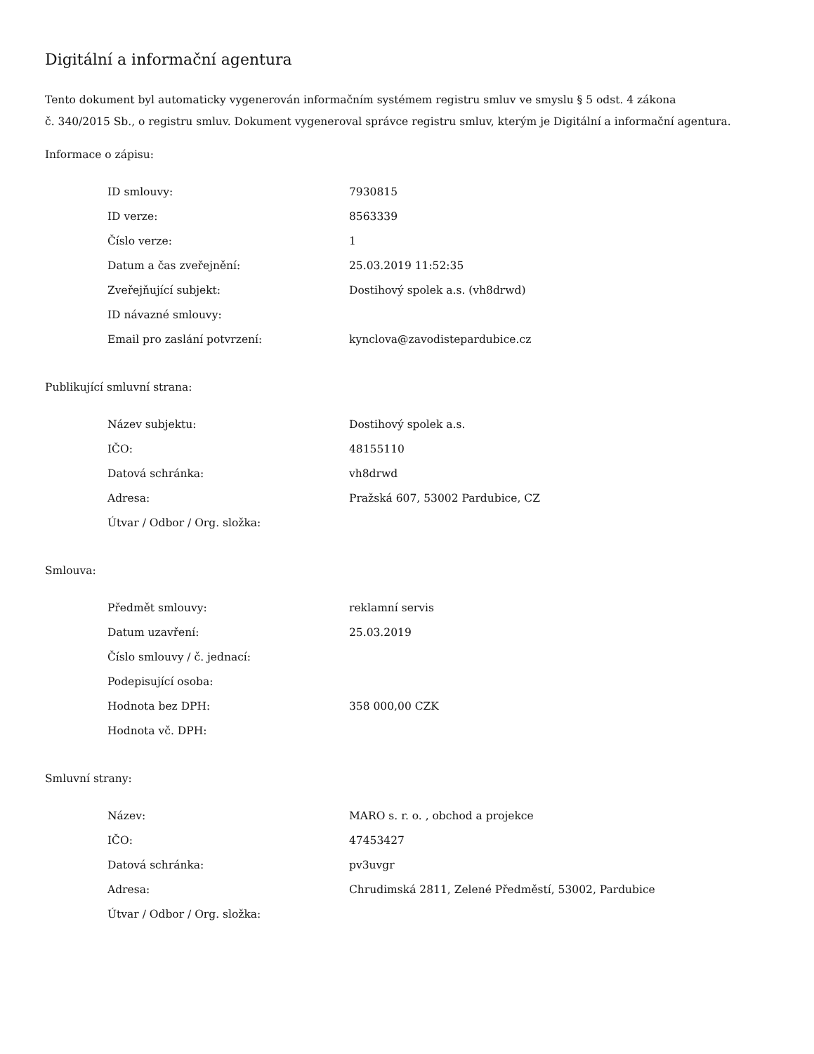Digitální a informační agentura
Tento dokument byl automaticky vygenerován informačním systémem registru smluv ve smyslu § 5 odst. 4 zákona
č. 340/2015 Sb., o registru smluv. Dokument vygeneroval správce registru smluv, kterým je Digitální a informační agentura.
Informace o zápisu:
| ID smlouvy: | 7930815 |
| ID verze: | 8563339 |
| Číslo verze: | 1 |
| Datum a čas zveřejnění: | 25.03.2019 11:52:35 |
| Zveřejňující subjekt: | Dostihový spolek a.s. (vh8drwd) |
| ID návazné smlouvy: | |
| Email pro zaslání potvrzení: | kynclova@zavodistepardubice.cz |
Publikující smluvní strana:
| Název subjektu: | Dostihový spolek a.s. |
| IČO: | 48155110 |
| Datová schránka: | vh8drwd |
| Adresa: | Pražská 607, 53002 Pardubice, CZ |
| Útvar / Odbor / Org. složka: | |
Smlouva:
| Předmět smlouvy: | reklamní servis |
| Datum uzavření: | 25.03.2019 |
| Číslo smlouvy / č. jednací: | |
| Podepisující osoba: | |
| Hodnota bez DPH: | 358 000,00 CZK |
| Hodnota vč. DPH: | |
Smluvní strany:
| Název: | MARO s. r. o. , obchod a projekce |
| IČO: | 47453427 |
| Datová schránka: | pv3uvgr |
| Adresa: | Chrudimská 2811, Zelené Předměstí, 53002, Pardubice |
| Útvar / Odbor / Org. složka: | |